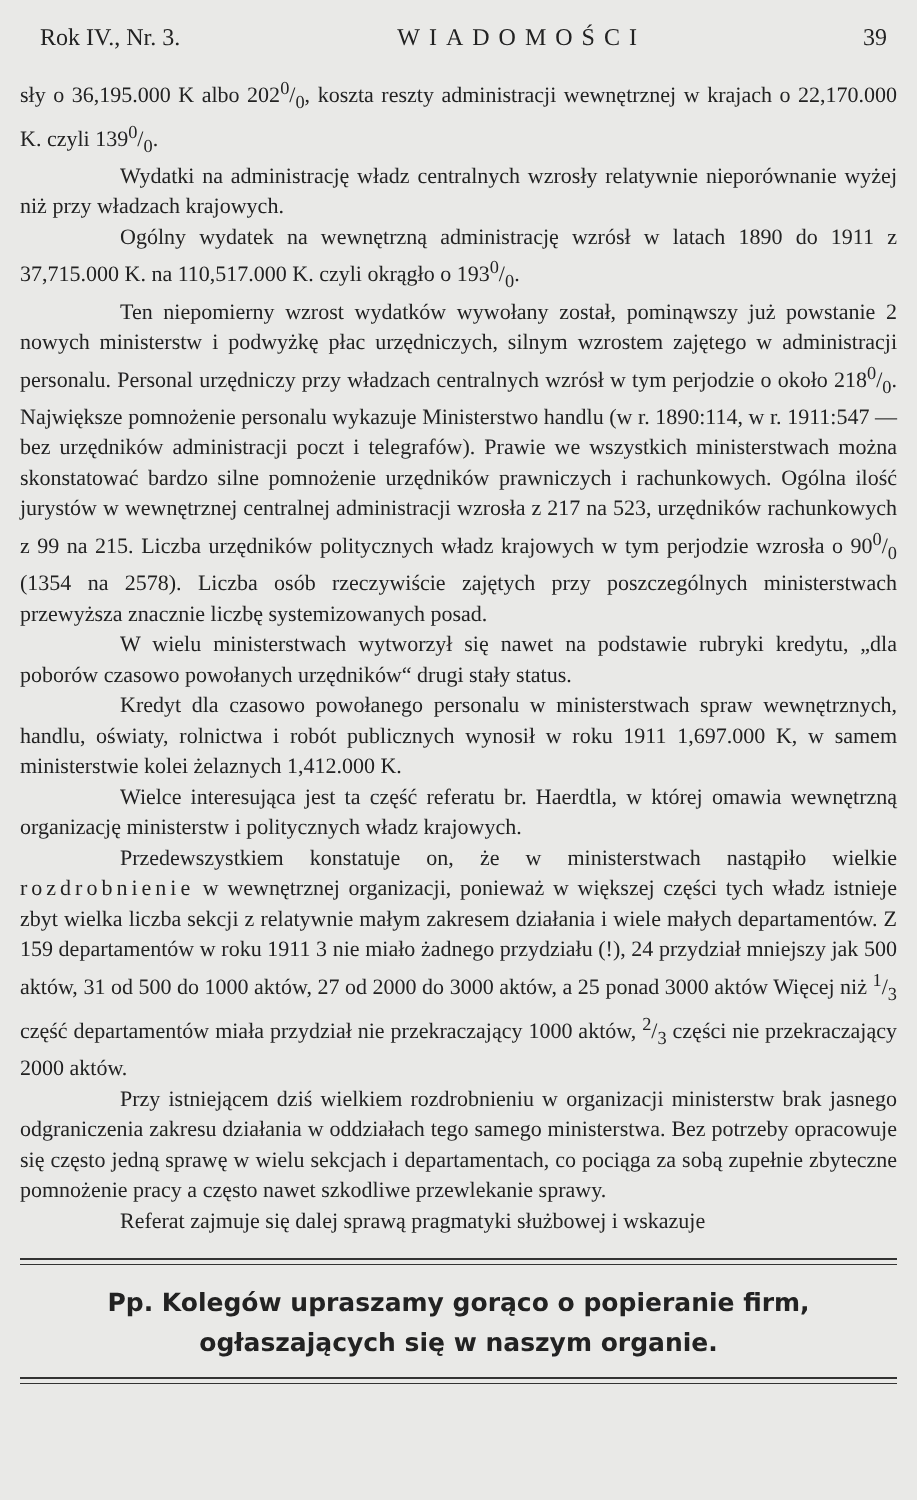Rok IV., Nr. 3. WIADOMOŚCI 39
sły o 36,195.000 K albo 2020/0, koszta reszty administracji wewnętrznej w krajach o 22,170.000 K. czyli 1390/0.
Wydatki na administrację władz centralnych wzrosły relatywnie nieporównanie wyżej niż przy władzach krajowych.
Ogólny wydatek na wewnętrzną administrację wzrósł w latach 1890 do 1911 z 37,715.000 K. na 110,517.000 K. czyli okrągło o 1930/0.
Ten niepomierny wzrost wydatków wywołany został, pominąwszy już powstanie 2 nowych ministerstw i podwyżkę płac urzędniczych, silnym wzrostem zajętego w administracji personalu. Personal urzędniczy przy władzach centralnych wzrósł w tym perjodzie o około 2180/0. Największe pomnożenie personalu wykazuje Ministerstwo handlu (w r. 1890:114, w r. 1911:547 — bez urzędników administracji poczt i telegrafów). Prawie we wszystkich ministerstwach można skonstatować bardzo silne pomnożenie urzędników prawniczych i rachunkowych. Ogólna ilość jurystów w wewnętrznej centralnej administracji wzrosła z 217 na 523, urzędników rachunkowych z 99 na 215. Liczba urzędników politycznych władz krajowych w tym perjodzie wzrosła o 900/0 (1354 na 2578). Liczba osób rzeczywiście zajętych przy poszczególnych ministerstwach przewyższa znacznie liczbę systemizowanych posad.
W wielu ministerstwach wytworzył się nawet na podstawie rubryki kredytu, „dla poborów czasowo powołanych urzędników“ drugi stały status.
Kredyt dla czasowo powołanego personalu w ministerstwach spraw wewnętrznych, handlu, oświaty, rolnictwa i robót publicznych wynosił w roku 1911 1,697.000 K, w samem ministerstwie kolei żelaznych 1,412.000 K.
Wielce interesująca jest ta część referatu br. Haerdtla, w której omawia wewnętrzną organizację ministerstw i politycznych władz krajowych.
Przedewszystkiem konstatuje on, że w ministerstwach nastąpiło wielkie rozdrobnienie w wewnętrznej organizacji, ponieważ w większej części tych władz istnieje zbyt wielka liczba sekcji z relatywnie małym zakresem działania i wiele małych departamentów. Z 159 departamentów w roku 1911 3 nie miało żadnego przydziału (!), 24 przydział mniejszy jak 500 aktów, 31 od 500 do 1000 aktów, 27 od 2000 do 3000 aktów, a 25 ponad 3000 aktów Więcej niż 1/3 część departamentów miała przydział nie przekraczający 1000 aktów, 2/3 części nie przekraczający 2000 aktów.
Przy istniejącem dziś wielkiem rozdrobnieniu w organizacji ministerstw brak jasnego odgraniczenia zakresu działania w oddziałach tego samego ministerstwa. Bez potrzeby opracowuje się często jedną sprawę w wielu sekcjach i departamentach, co pociąga za sobą zupełnie zbyteczne pomnożenie pracy a często nawet szkodliwe przewlekanie sprawy.
Referat zajmuje się dalej sprawą pragmatyki służbowej i wskazuje
Pp. Kolegów upraszamy gorąco o popieranie firm, ogłaszających się w naszym organie.